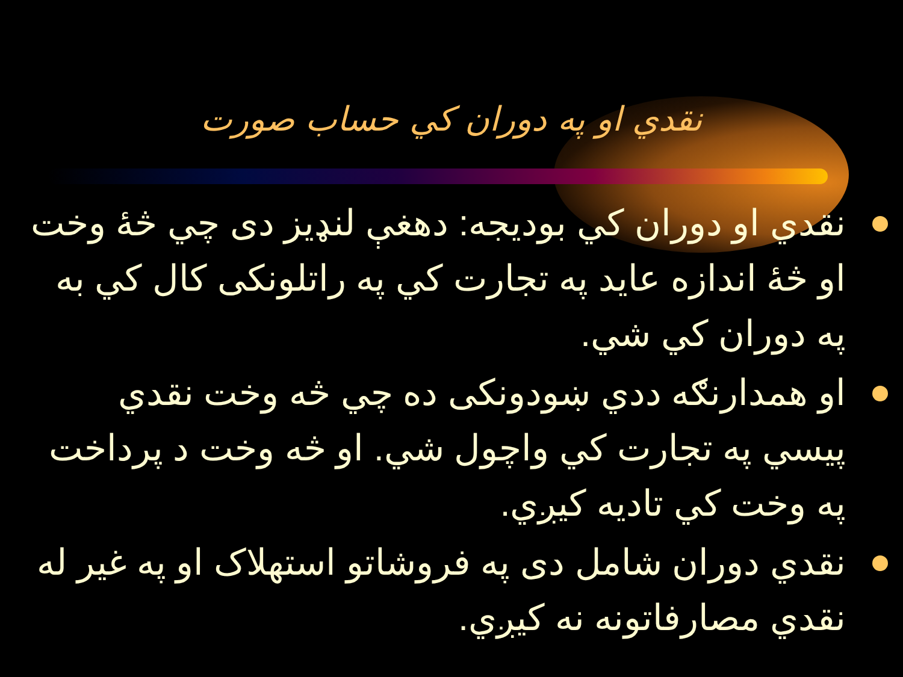نقدي او په دوران کي حساب صورت
نقدي او دوران کي بوديجه: دهغې لنډيز دی چي څۀ وخت او څۀ اندازه عايد په تجارت کي په راتلونکی کال کي به په دوران کي شي.
او همدارنګه ددي ښودونکی ده چي څه وخت نقدي پيسي په تجارت کي واچول شي. او څه وخت د پرداخت په وخت کي تاديه کيږي.
نقدي دوران شامل دی په فروشاتو استهلاک او په غير له نقدي مصارفاتونه نه کيږي.